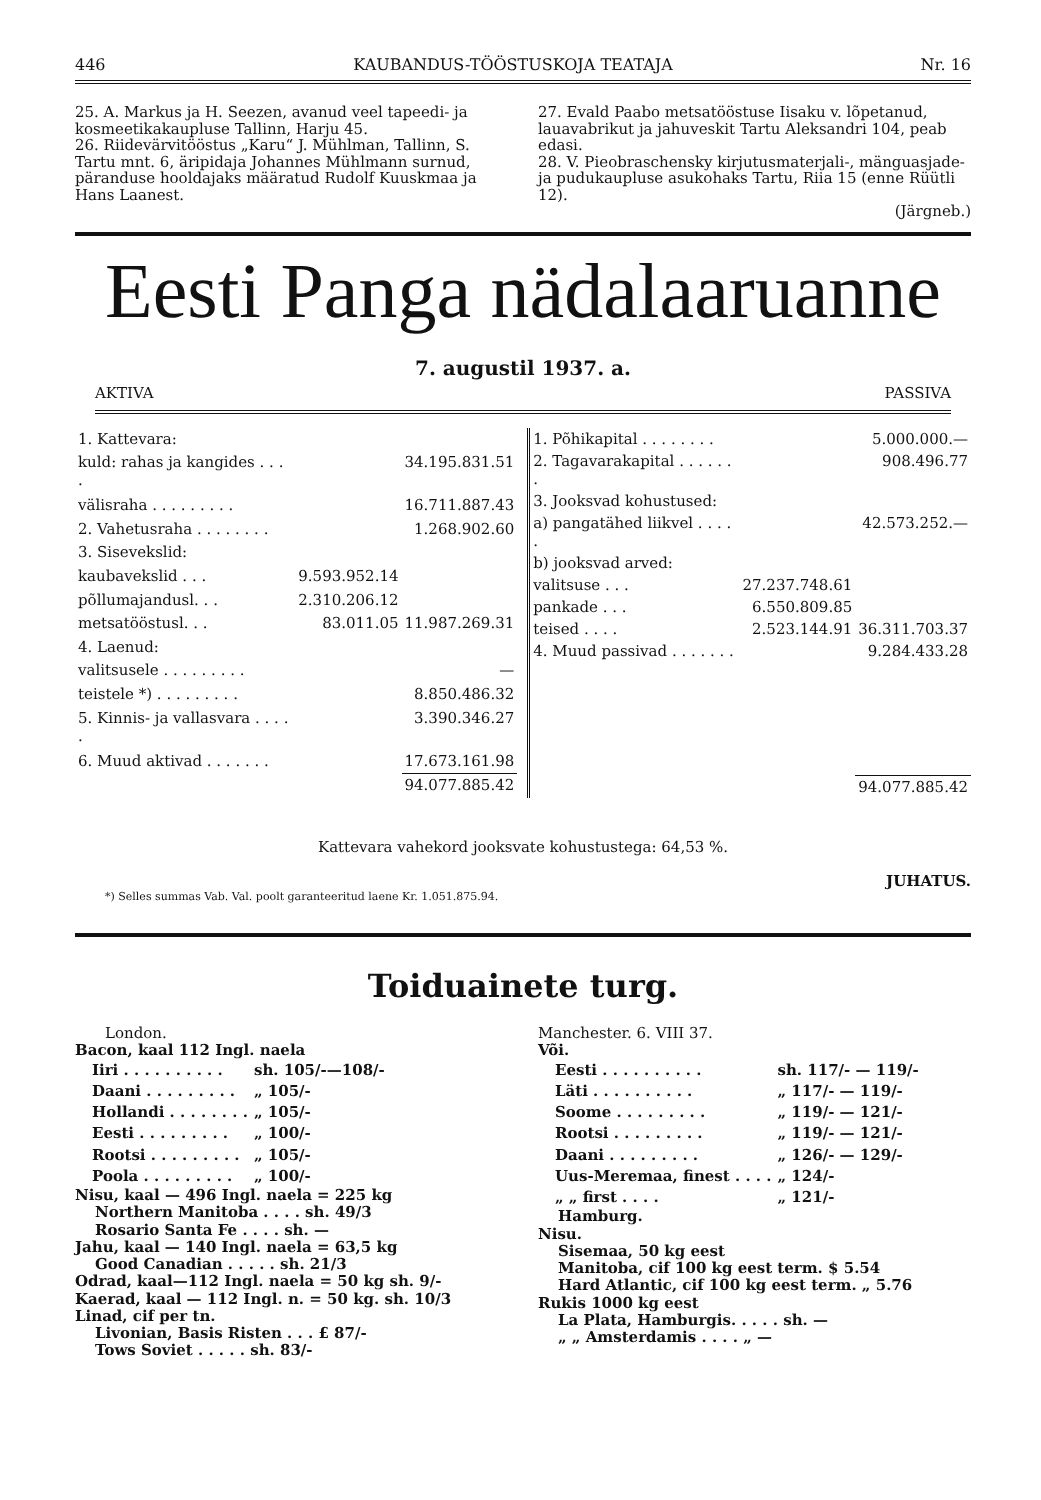446 KAUBANDUS-TÖÖSTUSKOJA TEATAJA Nr. 16
25. A. Markus ja H. Seezen, avanud veel tapeedi- ja kosmeetikakaupluse Tallinn, Harju 45.
26. Riidevärvitööstus „Karu“ J. Mühlman, Tallinn, S. Tartu mnt. 6, äripidaja Johannes Mühlmann surnud, päranduse hooldajaks määratud Rudolf Kuuskmaa ja Hans Laanest.
27. Evald Paabo metsatööstuse Iisaku v. lõpetanud, lauavabrikut ja jahuveskit Tartu Aleksandri 104, peab edasi.
28. V. Pieobraschensky kirjutusmaterjali-, mänguasjade- ja pudukaupluse asukohaks Tartu, Riia 15 (enne Rüütli 12).
(Järgneb.)
Eesti Panga nädalaaruanne
7. augustil 1937. a.
AKTIVA PASSIVA
| 1. Kattevara: | | |
| kuld: rahas ja kangides . . . . | | 34.195.831.51 |
| välisraha . . . . . . . . . | | 16.711.887.43 |
| 2. Vahetusraha . . . . . . . . | | 1.268.902.60 |
| 3. Sisevekslid: | | |
| kaubavekslid . . . | 9.593.952.14 | |
| põllumajandusl. . . | 2.310.206.12 | |
| metsatööstusl. . . | 83.011.05 | 11.987.269.31 |
| 4. Laenud: | | |
| valitsusele . . . . . . . . . | | — |
| teistele *) . . . . . . . . . | | 8.850.486.32 |
| 5. Kinnis- ja vallasvara . . . . . | | 3.390.346.27 |
| 6. Muud aktivad . . . . . . . | | 17.673.161.98 |
| | | 94.077.885.42 |
| 1. Põhikapital . . . . . . . . | | 5.000.000.— |
| 2. Tagavarakapital . . . . . . . | | 908.496.77 |
| 3. Jooksvad kohustused: | | |
| a) pangatähed liikvel . . . . . | | 42.573.252.— |
| b) jooksvad arved: | | |
| valitsuse . . . | 27.237.748.61 | |
| pankade . . . | 6.550.809.85 | |
| teised . . . . | 2.523.144.91 | 36.311.703.37 |
| 4. Muud passivad . . . . . . . | | 9.284.433.28 |
| | | 94.077.885.42 |
Kattevara vahekord jooksvate kohustustega: 64,53 %.
JUHATUS.
*) Selles summas Vab. Val. poolt garanteeritud laene Kr. 1.051.875.94.
Toiduainete turg.
London.
Bacon, kaal 112 Ingl. naela
| Iiri . . . . . . . . . . | sh. 105/-—108/- |
| Daani . . . . . . . . . | „ 105/- |
| Hollandi . . . . . . . . | „ 105/- |
| Eesti . . . . . . . . . | „ 100/- |
| Rootsi . . . . . . . . . | „ 105/- |
| Poola . . . . . . . . . | „ 100/- |
Nisu, kaal — 496 Ingl. naela = 225 kg
Northern Manitoba . . . . sh. 49/3
Rosario Santa Fe . . . . sh. —
Jahu, kaal — 140 Ingl. naela = 63,5 kg
Good Canadian . . . . . sh. 21/3
Odrad, kaal—112 Ingl. naela = 50 kg sh. 9/-
Kaerad, kaal — 112 Ingl. n. = 50 kg. sh. 10/3
Linad, cif per tn.
Livonian, Basis Risten . . . £ 87/-
Tows Soviet . . . . . sh. 83/-
Manchester. 6. VIII 37.
Või.
| Eesti . . . . . . . . . . | sh. 117/- — 119/- |
| Läti . . . . . . . . . . | „ 117/- — 119/- |
| Soome . . . . . . . . . | „ 119/- — 121/- |
| Rootsi . . . . . . . . . | „ 119/- — 121/- |
| Daani . . . . . . . . . | „ 126/- — 129/- |
| Uus-Meremaa, finest . . . . | „ 124/- |
| „ „ first . . . . | „ 121/- |
Hamburg.
Nisu.
Sisemaa, 50 kg eest
Manitoba, cif 100 kg eest term. $ 5.54
Hard Atlantic, cif 100 kg eest term. „ 5.76
Rukis 1000 kg eest
La Plata, Hamburgis. . . . . sh. —
„ „ Amsterdamis . . . . „ —